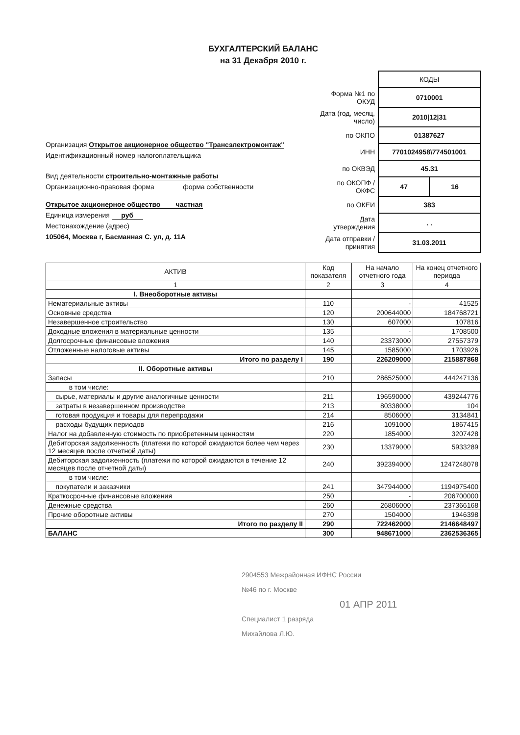БУХГАЛТЕРСКИЙ БАЛАНС
на 31 Декабря 2010 г.
Организация Открытое акционерное общество "Трансэлектромонтаж"
Идентификационный номер налогоплательщика
Вид деятельности строительно-монтажные работы
Организационно-правовая форма форма собственности
Открытое акционерное общество частная
Единица измерения руб
Местонахождение (адрес)
105064, Москва г, Басманная С. ул, д. 11А
| | КОДЫ | |
| Форма №1 по ОКУД | 0710001 | |
| Дата (год, месяц, число) | 2010/12/31 | |
| по ОКПО | 01387627 | |
| ИНН | 7701024958\774501001 | |
| по ОКВЭД | 45.31 | |
| по ОКОПФ / ОКФС | 47 | 16 |
| по ОКЕИ | 383 | |
| Дата утверждения | . . | |
| Дата отправки / принятия | 31.03.2011 | |
| АКТИВ | Код показателя | На начало отчетного года | На конец отчетного периода |
| --- | --- | --- | --- |
| 1 | 2 | 3 | 4 |
| I. Внеоборотные активы | | | |
| Нематериальные активы | 110 | - | 41525 |
| Основные средства | 120 | 200644000 | 184768721 |
| Незавершенное строительство | 130 | 607000 | 107816 |
| Доходные вложения в материальные ценности | 135 | - | 1708500 |
| Долгосрочные финансовые вложения | 140 | 23373000 | 27557379 |
| Отложенные налоговые активы | 145 | 1585000 | 1703926 |
| Итого по разделу I | 190 | 226209000 | 215887868 |
| II. Оборотные активы | | | |
| Запасы | 210 | 286525000 | 444247136 |
| в том числе: | | | |
| сырье, материалы и другие аналогичные ценности | 211 | 196590000 | 439244776 |
| затраты в незавершенном производстве | 213 | 80338000 | 104 |
| готовая продукция и товары для перепродажи | 214 | 8506000 | 3134841 |
| расходы будущих периодов | 216 | 1091000 | 1867415 |
| Налог на добавленную стоимость по приобретенным ценностям | 220 | 1854000 | 3207428 |
| Дебиторская задолженность (платежи по которой ожидаются более чем через 12 месяцев после отчетной даты) | 230 | 13379000 | 5933289 |
| Дебиторская задолженность (платежи по которой ожидаются в течение 12 месяцев после отчетной даты) | 240 | 392394000 | 1247248078 |
| в том числе: | | | |
| покупатели и заказчики | 241 | 347944000 | 1194975400 |
| Краткосрочные финансовые вложения | 250 | - | 206700000 |
| Денежные средства | 260 | 26806000 | 237366168 |
| Прочие оборотные активы | 270 | 1504000 | 1946398 |
| Итого по разделу II | 290 | 722462000 | 2146648497 |
| БАЛАНС | 300 | 948671000 | 2362536365 |
2904553 Межрайонная ИФНС России
№46 по г. Москве
01 АПР 2011
Специалист 1 разряда
Михайлова Л.Ю.